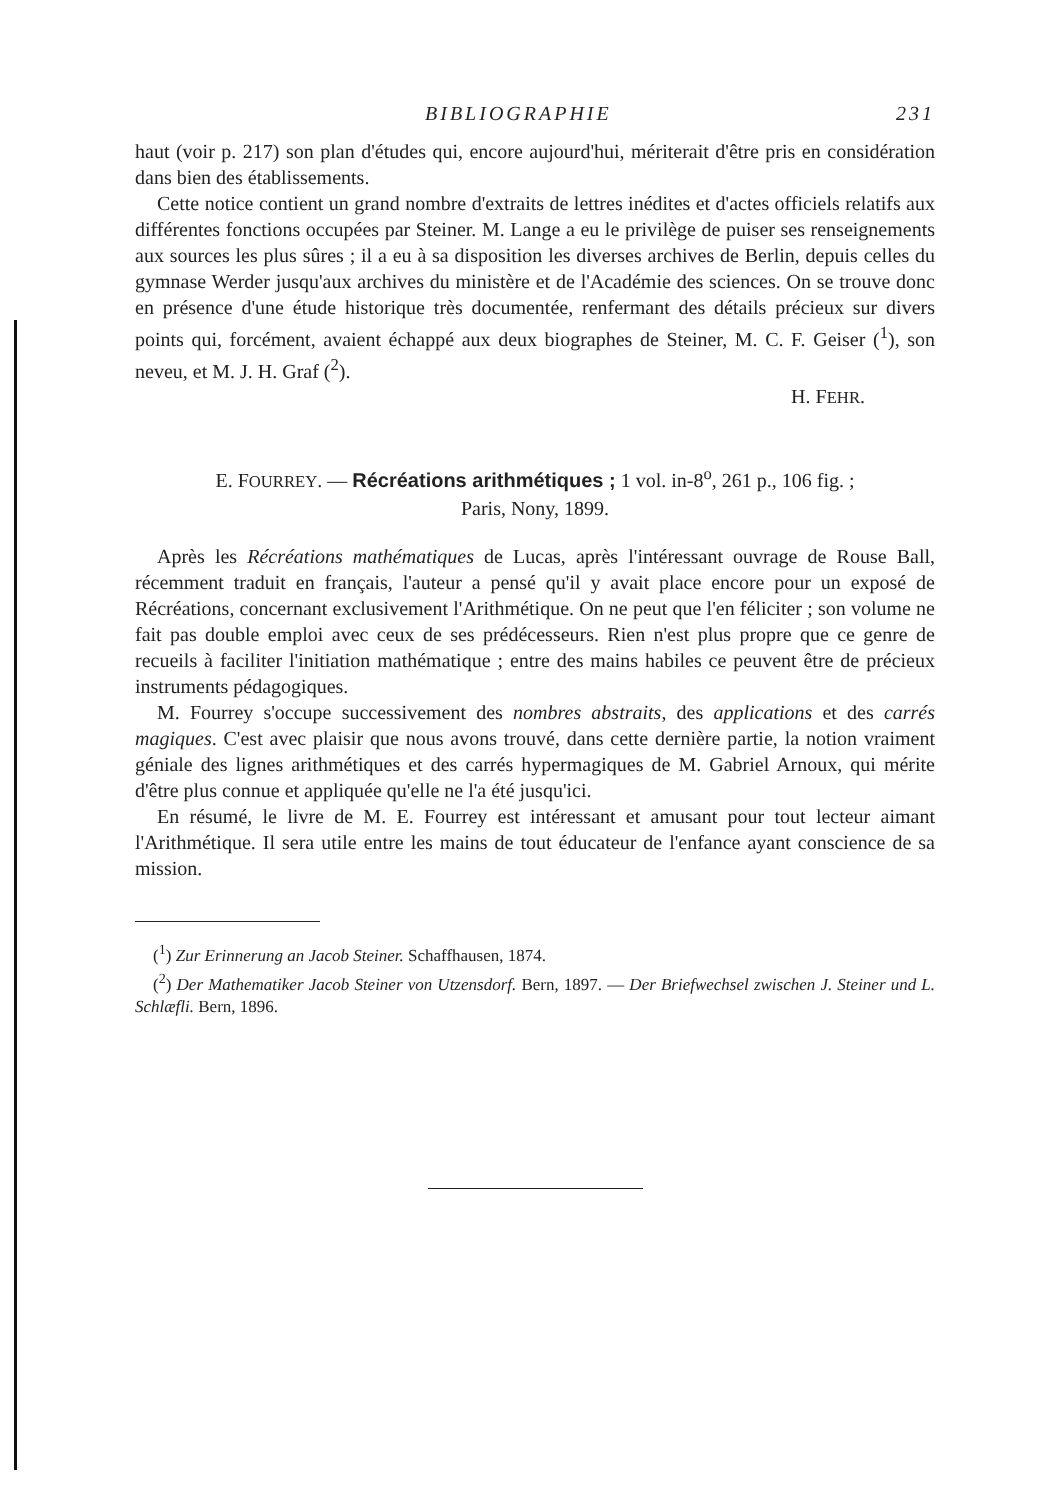BIBLIOGRAPHIE 231
haut (voir p. 217) son plan d'études qui, encore aujourd'hui, mériterait d'être pris en considération dans bien des établissements.
Cette notice contient un grand nombre d'extraits de lettres inédites et d'actes officiels relatifs aux différentes fonctions occupées par Steiner. M. Lange a eu le privilège de puiser ses renseignements aux sources les plus sûres ; il a eu à sa disposition les diverses archives de Berlin, depuis celles du gymnase Werder jusqu'aux archives du ministère et de l'Académie des sciences. On se trouve donc en présence d'une étude historique très documentée, renfermant des détails précieux sur divers points qui, forcément, avaient échappé aux deux biographes de Steiner, M. C. F. Geiser (<sup>1</sup>), son neveu, et M. J. H. Graf (<sup>2</sup>).
H. FEHR.
E. FOURREY. — Récréations arithmétiques ; 1 vol. in-8<sup>o</sup>, 261 p., 106 fig. ;
Paris, Nony, 1899.
Après les Récréations mathématiques de Lucas, après l'intéressant ouvrage de Rouse Ball, récemment traduit en français, l'auteur a pensé qu'il y avait place encore pour un exposé de Récréations, concernant exclusivement l'Arithmétique. On ne peut que l'en féliciter ; son volume ne fait pas double emploi avec ceux de ses prédécesseurs. Rien n'est plus propre que ce genre de recueils à faciliter l'initiation mathématique ; entre des mains habiles ce peuvent être de précieux instruments pédagogiques.
M. Fourrey s'occupe successivement des nombres abstraits, des applications et des carrés magiques. C'est avec plaisir que nous avons trouvé, dans cette dernière partie, la notion vraiment géniale des lignes arithmétiques et des carrés hypermagiques de M. Gabriel Arnoux, qui mérite d'être plus connue et appliquée qu'elle ne l'a été jusqu'ici.
En résumé, le livre de M. E. Fourrey est intéressant et amusant pour tout lecteur aimant l'Arithmétique. Il sera utile entre les mains de tout éducateur de l'enfance ayant conscience de sa mission.
(<sup>1</sup>) Zur Erinnerung an Jacob Steiner. Schaffhausen, 1874.
(<sup>2</sup>) Der Mathematiker Jacob Steiner von Utzensdorf. Bern, 1897. — Der Briefwechsel zwischen J. Steiner und L. Schlæfli. Bern, 1896.